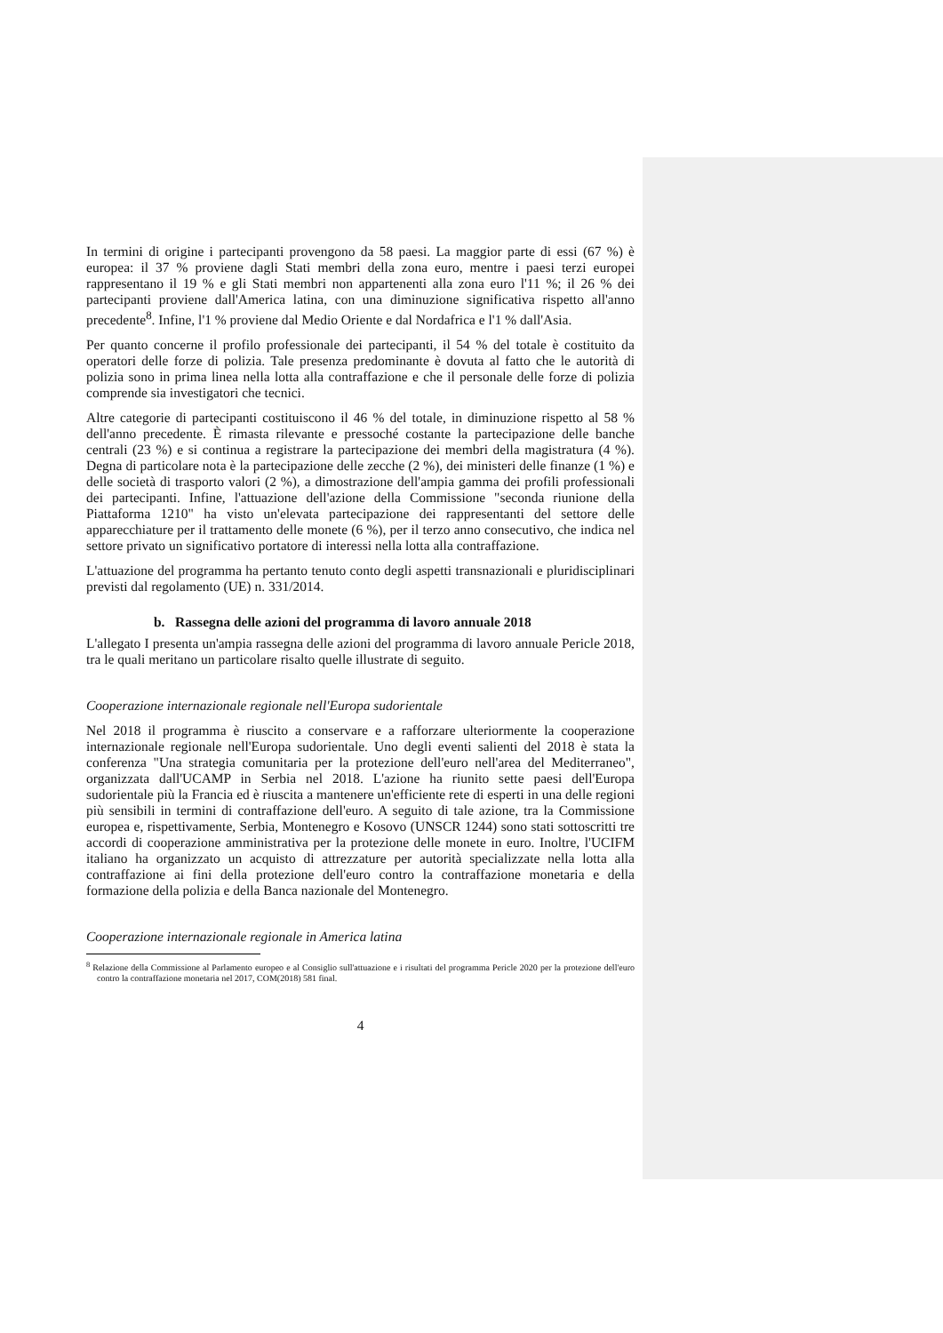In termini di origine i partecipanti provengono da 58 paesi. La maggior parte di essi (67 %) è europea: il 37 % proviene dagli Stati membri della zona euro, mentre i paesi terzi europei rappresentano il 19 % e gli Stati membri non appartenenti alla zona euro l'11 %; il 26 % dei partecipanti proviene dall'America latina, con una diminuzione significativa rispetto all'anno precedente<sup>8</sup>. Infine, l'1 % proviene dal Medio Oriente e dal Nordafrica e l'1 % dall'Asia.
Per quanto concerne il profilo professionale dei partecipanti, il 54 % del totale è costituito da operatori delle forze di polizia. Tale presenza predominante è dovuta al fatto che le autorità di polizia sono in prima linea nella lotta alla contraffazione e che il personale delle forze di polizia comprende sia investigatori che tecnici.
Altre categorie di partecipanti costituiscono il 46 % del totale, in diminuzione rispetto al 58 % dell'anno precedente. È rimasta rilevante e pressoché costante la partecipazione delle banche centrali (23 %) e si continua a registrare la partecipazione dei membri della magistratura (4 %). Degna di particolare nota è la partecipazione delle zecche (2 %), dei ministeri delle finanze (1 %) e delle società di trasporto valori (2 %), a dimostrazione dell'ampia gamma dei profili professionali dei partecipanti. Infine, l'attuazione dell'azione della Commissione "seconda riunione della Piattaforma 1210" ha visto un'elevata partecipazione dei rappresentanti del settore delle apparecchiature per il trattamento delle monete (6 %), per il terzo anno consecutivo, che indica nel settore privato un significativo portatore di interessi nella lotta alla contraffazione.
L'attuazione del programma ha pertanto tenuto conto degli aspetti transnazionali e pluridisciplinari previsti dal regolamento (UE) n. 331/2014.
b. Rassegna delle azioni del programma di lavoro annuale 2018
L'allegato I presenta un'ampia rassegna delle azioni del programma di lavoro annuale Pericle 2018, tra le quali meritano un particolare risalto quelle illustrate di seguito.
Cooperazione internazionale regionale nell'Europa sudorientale
Nel 2018 il programma è riuscito a conservare e a rafforzare ulteriormente la cooperazione internazionale regionale nell'Europa sudorientale. Uno degli eventi salienti del 2018 è stata la conferenza "Una strategia comunitaria per la protezione dell'euro nell'area del Mediterraneo", organizzata dall'UCAMP in Serbia nel 2018. L'azione ha riunito sette paesi dell'Europa sudorientale più la Francia ed è riuscita a mantenere un'efficiente rete di esperti in una delle regioni più sensibili in termini di contraffazione dell'euro. A seguito di tale azione, tra la Commissione europea e, rispettivamente, Serbia, Montenegro e Kosovo (UNSCR 1244) sono stati sottoscritti tre accordi di cooperazione amministrativa per la protezione delle monete in euro. Inoltre, l'UCIFM italiano ha organizzato un acquisto di attrezzature per autorità specializzate nella lotta alla contraffazione ai fini della protezione dell'euro contro la contraffazione monetaria e della formazione della polizia e della Banca nazionale del Montenegro.
Cooperazione internazionale regionale in America latina
<sup>8</sup> Relazione della Commissione al Parlamento europeo e al Consiglio sull'attuazione e i risultati del programma Pericle 2020 per la protezione dell'euro contro la contraffazione monetaria nel 2017, COM(2018) 581 final.
4